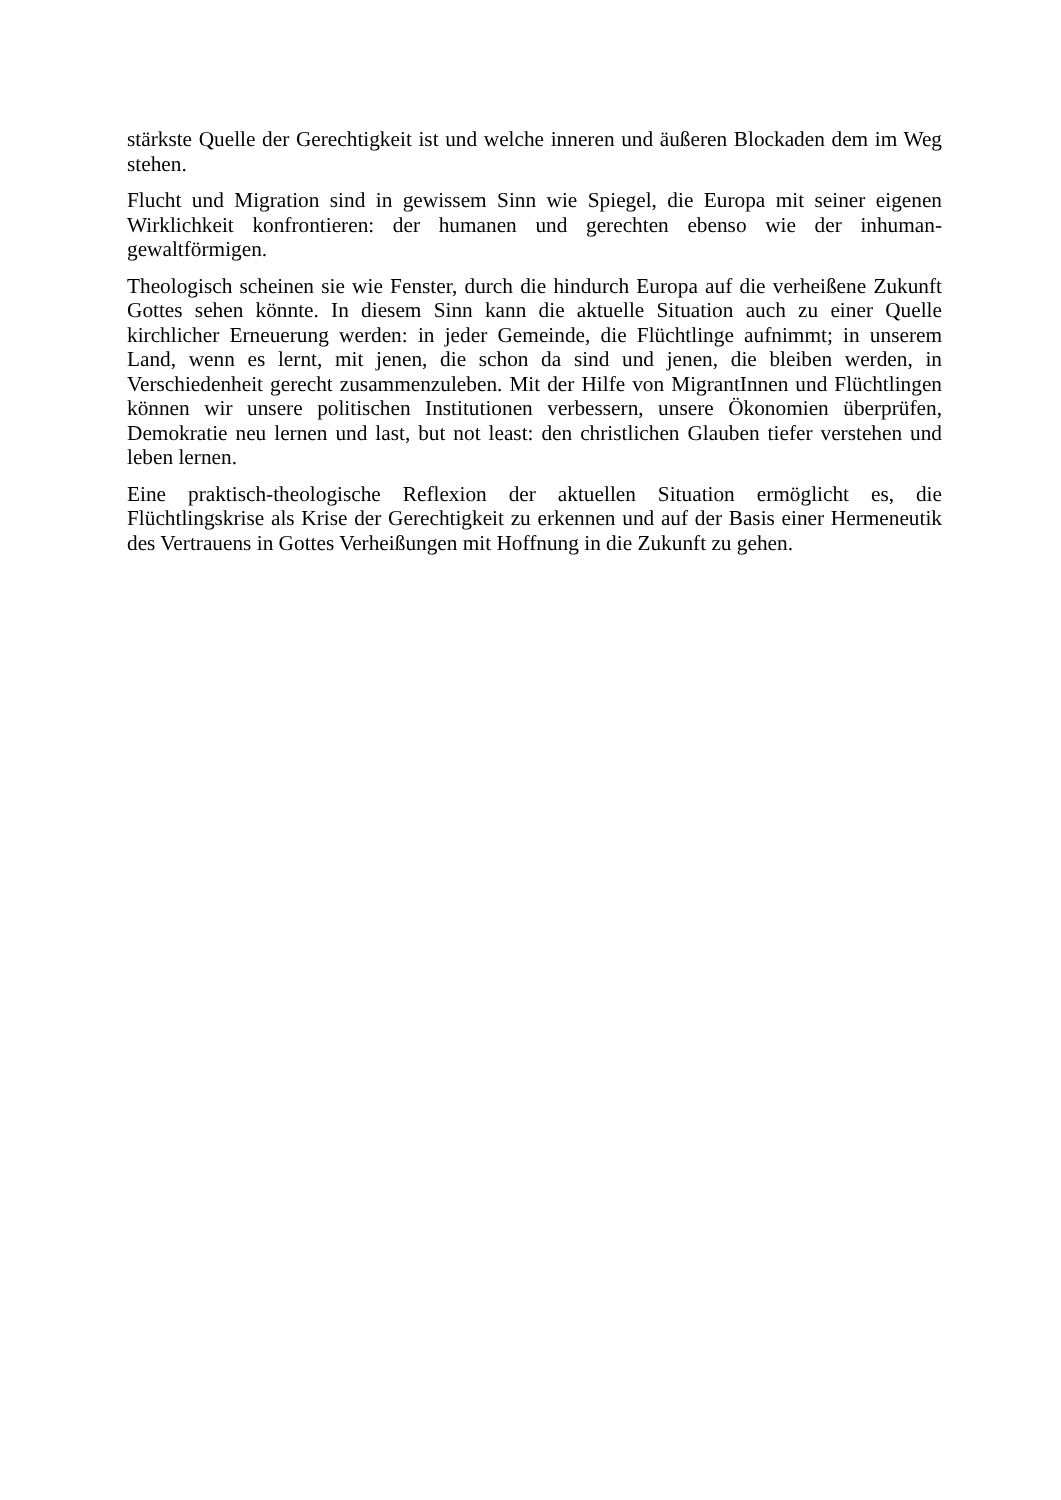stärkste Quelle der Gerechtigkeit ist und welche inneren und äußeren Blockaden dem im Weg stehen.
Flucht und Migration sind in gewissem Sinn wie Spiegel, die Europa mit seiner eigenen Wirklichkeit konfrontieren: der humanen und gerechten ebenso wie der inhuman-gewaltförmigen.
Theologisch scheinen sie wie Fenster, durch die hindurch Europa auf die verheißene Zukunft Gottes sehen könnte. In diesem Sinn kann die aktuelle Situation auch zu einer Quelle kirchlicher Erneuerung werden: in jeder Gemeinde, die Flüchtlinge aufnimmt; in unserem Land, wenn es lernt, mit jenen, die schon da sind und jenen, die bleiben werden, in Verschiedenheit gerecht zusammenzuleben. Mit der Hilfe von MigrantInnen und Flüchtlingen können wir unsere politischen Institutionen verbessern, unsere Ökonomien überprüfen, Demokratie neu lernen und last, but not least: den christlichen Glauben tiefer verstehen und leben lernen.
Eine praktisch-theologische Reflexion der aktuellen Situation ermöglicht es, die Flüchtlingskrise als Krise der Gerechtigkeit zu erkennen und auf der Basis einer Hermeneutik des Vertrauens in Gottes Verheißungen mit Hoffnung in die Zukunft zu gehen.